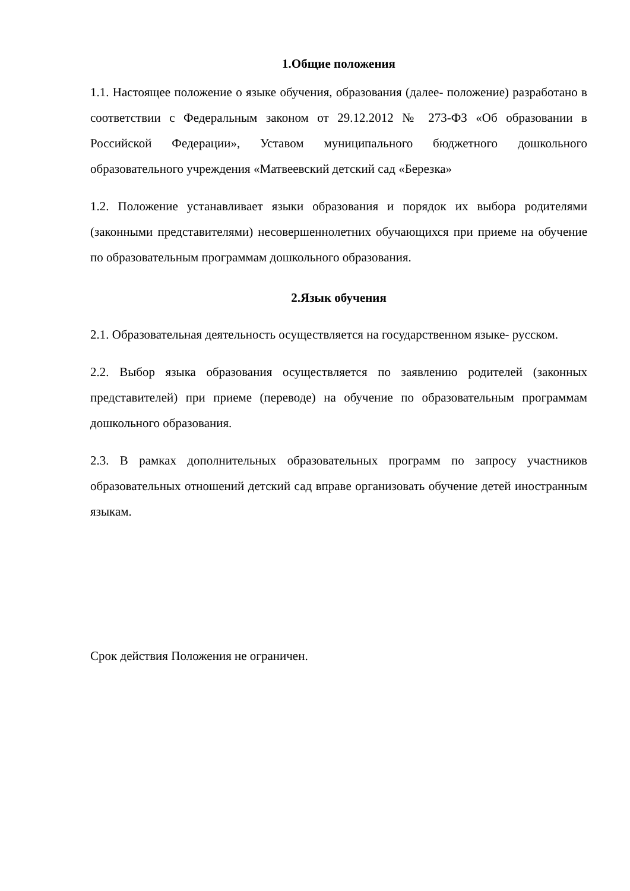1.Общие положения
1.1. Настоящее положение о языке обучения, образования (далее- положение) разработано в соответствии с Федеральным законом от 29.12.2012 № 273-ФЗ «Об образовании в Российской Федерации», Уставом муниципального бюджетного дошкольного образовательного учреждения «Матвеевский детский сад «Березка»
1.2. Положение устанавливает языки образования и порядок их выбора родителями (законными представителями) несовершеннолетних обучающихся при приеме на обучение по образовательным программам дошкольного образования.
2.Язык обучения
2.1. Образовательная деятельность осуществляется на государственном языке- русском.
2.2. Выбор языка образования осуществляется по заявлению родителей (законных представителей) при приеме (переводе) на обучение по образовательным программам дошкольного образования.
2.3. В рамках дополнительных образовательных программ по запросу участников образовательных отношений детский сад вправе организовать обучение детей иностранным языкам.
Срок действия Положения не ограничен.